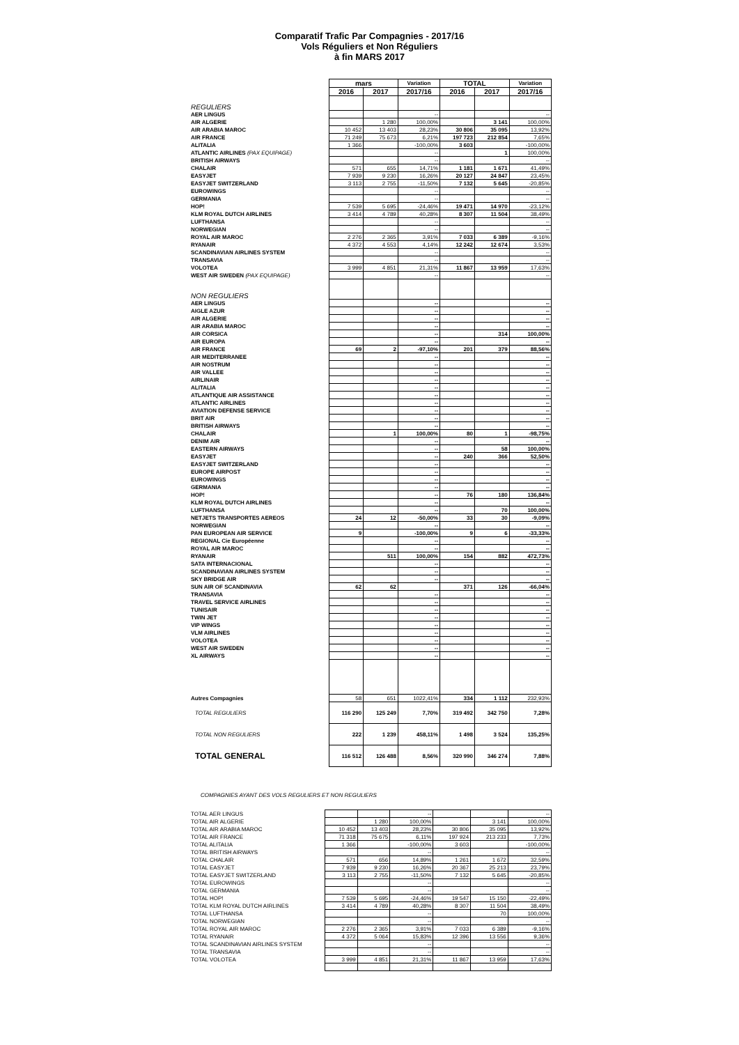Comparatif Trafic Par Compagnies - 2017/16
Vols Réguliers et Non Réguliers
à fin MARS 2017
| | mars | | Variation | TOTAL | | Variation |
| --- | --- | --- | --- | --- | --- | --- |
| | 2016 | 2017 | 2017/16 | 2016 | 2017 | 2017/16 |
| REGULIERS | | | | | | |
| AER LINGUS | | | -- | | | -- |
| AIR ALGERIE | | 1 280 | 100,00% | | 3 141 | 100,00% |
| AIR ARABIA MAROC | 10 452 | 13 403 | 28,23% | 30 806 | 35 095 | 13,92% |
| AIR FRANCE | 71 249 | 75 673 | 6,21% | 197 723 | 212 854 | 7,65% |
| ALITALIA | 1 366 | | -100,00% | 3 603 | | -100,00% |
| ATLANTIC AIRLINES (PAX EQUIPAGE) | | | -- | | 1 | 100,00% |
| BRITISH AIRWAYS | | | -- | | | -- |
| CHALAIR | 571 | 655 | 14,71% | 1 181 | 1 671 | 41,49% |
| EASYJET | 7 939 | 9 230 | 16,26% | 20 127 | 24 847 | 23,45% |
| EASYJET SWITZERLAND | 3 113 | 2 755 | -11,50% | 7 132 | 5 645 | -20,85% |
| EUROWINGS | | | -- | | | -- |
| GERMANIA | | | -- | | | -- |
| HOP! | 7 539 | 5 695 | -24,46% | 19 471 | 14 970 | -23,12% |
| KLM ROYAL DUTCH AIRLINES | 3 414 | 4 789 | 40,28% | 8 307 | 11 504 | 38,49% |
| LUFTHANSA | | | -- | | | -- |
| NORWEGIAN | | | -- | | | -- |
| ROYAL AIR MAROC | 2 276 | 2 365 | 3,91% | 7 033 | 6 389 | -9,16% |
| RYANAIR | 4 372 | 4 553 | 4,14% | 12 242 | 12 674 | 3,53% |
| SCANDINAVIAN AIRLINES SYSTEM | | | -- | | | -- |
| TRANSAVIA | | | -- | | | -- |
| VOLOTEA | 3 999 | 4 851 | 21,31% | 11 867 | 13 959 | 17,63% |
| WEST AIR SWEDEN (PAX EQUIPAGE) | | | -- | | | -- |
| NON REGULIERS | | | | | | |
| AER LINGUS | | | -- | | | -- |
| AIGLE AZUR | | | -- | | | -- |
| AIR ALGERIE | | | -- | | | -- |
| AIR ARABIA MAROC | | | -- | | | -- |
| AIR CORSICA | | | -- | | 314 | 100,00% |
| AIR EUROPA | | | -- | | | -- |
| AIR FRANCE | 69 | 2 | -97,10% | 201 | 379 | 88,56% |
| AIR MEDITERRANEE | | | -- | | | -- |
| AIR NOSTRUM | | | -- | | | -- |
| AIR VALLEE | | | -- | | | -- |
| AIRLINAIR | | | -- | | | -- |
| ALITALIA | | | -- | | | -- |
| ATLANTIQUE AIR ASSISTANCE | | | -- | | | -- |
| ATLANTIC AIRLINES | | | -- | | | -- |
| AVIATION DEFENSE SERVICE | | | -- | | | -- |
| BRIT AIR | | | -- | | | -- |
| BRITISH AIRWAYS | | | -- | | | -- |
| CHALAIR | | 1 | 100,00% | 80 | 1 | -98,75% |
| DENIM AIR | | | -- | | | -- |
| EASTERN AIRWAYS | | | -- | | 58 | 100,00% |
| EASYJET | | | -- | 240 | 366 | 52,50% |
| EASYJET SWITZERLAND | | | -- | | | -- |
| EUROPE AIRPOST | | | -- | | | -- |
| EUROWINGS | | | -- | | | -- |
| GERMANIA | | | -- | | | -- |
| HOP! | | | -- | 76 | 180 | 136,84% |
| KLM ROYAL DUTCH AIRLINES | | | -- | | | -- |
| LUFTHANSA | | | -- | | 70 | 100,00% |
| NETJETS TRANSPORTES AEREOS | 24 | 12 | -50,00% | 33 | 30 | -9,09% |
| NORWEGIAN | | | -- | | | -- |
| PAN EUROPEAN AIR SERVICE | 9 | | -100,00% | 9 | 6 | -33,33% |
| REGIONAL Cie Européenne | | | -- | | | -- |
| ROYAL AIR MAROC | | | -- | | | -- |
| RYANAIR | | 511 | 100,00% | 154 | 882 | 472,73% |
| SATA INTERNACIONAL | | | -- | | | -- |
| SCANDINAVIAN AIRLINES SYSTEM | | | -- | | | -- |
| SKY BRIDGE AIR | | | -- | | | -- |
| SUN AIR OF SCANDINAVIA | 62 | 62 | | 371 | 126 | -66,04% |
| TRANSAVIA | | | -- | | | -- |
| TRAVEL SERVICE AIRLINES | | | -- | | | -- |
| TUNISAIR | | | -- | | | -- |
| TWIN JET | | | -- | | | -- |
| VIP WINGS | | | -- | | | -- |
| VLM AIRLINES | | | -- | | | -- |
| VOLOTEA | | | -- | | | -- |
| WEST AIR SWEDEN | | | -- | | | -- |
| XL AIRWAYS | | | -- | | | -- |
| Autres Compagnies | 58 | 651 | 1022,41% | 334 | 1 112 | 232,93% |
| TOTAL REGULIERS | 116 290 | 125 249 | 7,70% | 319 492 | 342 750 | 7,28% |
| TOTAL NON REGULIERS | 222 | 1 239 | 458,11% | 1 498 | 3 524 | 135,25% |
| TOTAL GENERAL | 116 512 | 126 488 | 8,56% | 320 990 | 346 274 | 7,88% |
COMPAGNIES AYANT DES VOLS REGULIERS ET NON REGULIERS
| TOTAL AER LINGUS | | | -- | | | -- |
| TOTAL AIR ALGERIE | | 1 280 | 100,00% | | 3 141 | 100,00% |
| TOTAL AIR ARABIA MAROC | 10 452 | 13 403 | 28,23% | 30 806 | 35 095 | 13,92% |
| TOTAL AIR FRANCE | 71 318 | 75 675 | 6,11% | 197 924 | 213 233 | 7,73% |
| TOTAL ALITALIA | 1 366 | | -100,00% | 3 603 | | -100,00% |
| TOTAL BRITISH AIRWAYS | | | -- | | | -- |
| TOTAL CHALAIR | 571 | 656 | 14,89% | 1 261 | 1 672 | 32,59% |
| TOTAL EASYJET | 7 939 | 9 230 | 16,26% | 20 367 | 25 213 | 23,79% |
| TOTAL EASYJET SWITZERLAND | 3 113 | 2 755 | -11,50% | 7 132 | 5 645 | -20,85% |
| TOTAL EUROWINGS | | | -- | | | -- |
| TOTAL GERMANIA | | | -- | | | -- |
| TOTAL HOP! | 7 539 | 5 695 | -24,46% | 19 547 | 15 150 | -22,49% |
| TOTAL KLM ROYAL DUTCH AIRLINES | 3 414 | 4 789 | 40,28% | 8 307 | 11 504 | 38,49% |
| TOTAL LUFTHANSA | | | -- | | 70 | 100,00% |
| TOTAL NORWEGIAN | | | -- | | | -- |
| TOTAL ROYAL AIR MAROC | 2 276 | 2 365 | 3,91% | 7 033 | 6 389 | -9,16% |
| TOTAL RYANAIR | 4 372 | 5 064 | 15,83% | 12 396 | 13 556 | 9,36% |
| TOTAL SCANDINAVIAN AIRLINES SYSTEM | | | -- | | | -- |
| TOTAL TRANSAVIA | | | -- | | | -- |
| TOTAL VOLOTEA | 3 999 | 4 851 | 21,31% | 11 867 | 13 959 | 17,63% |